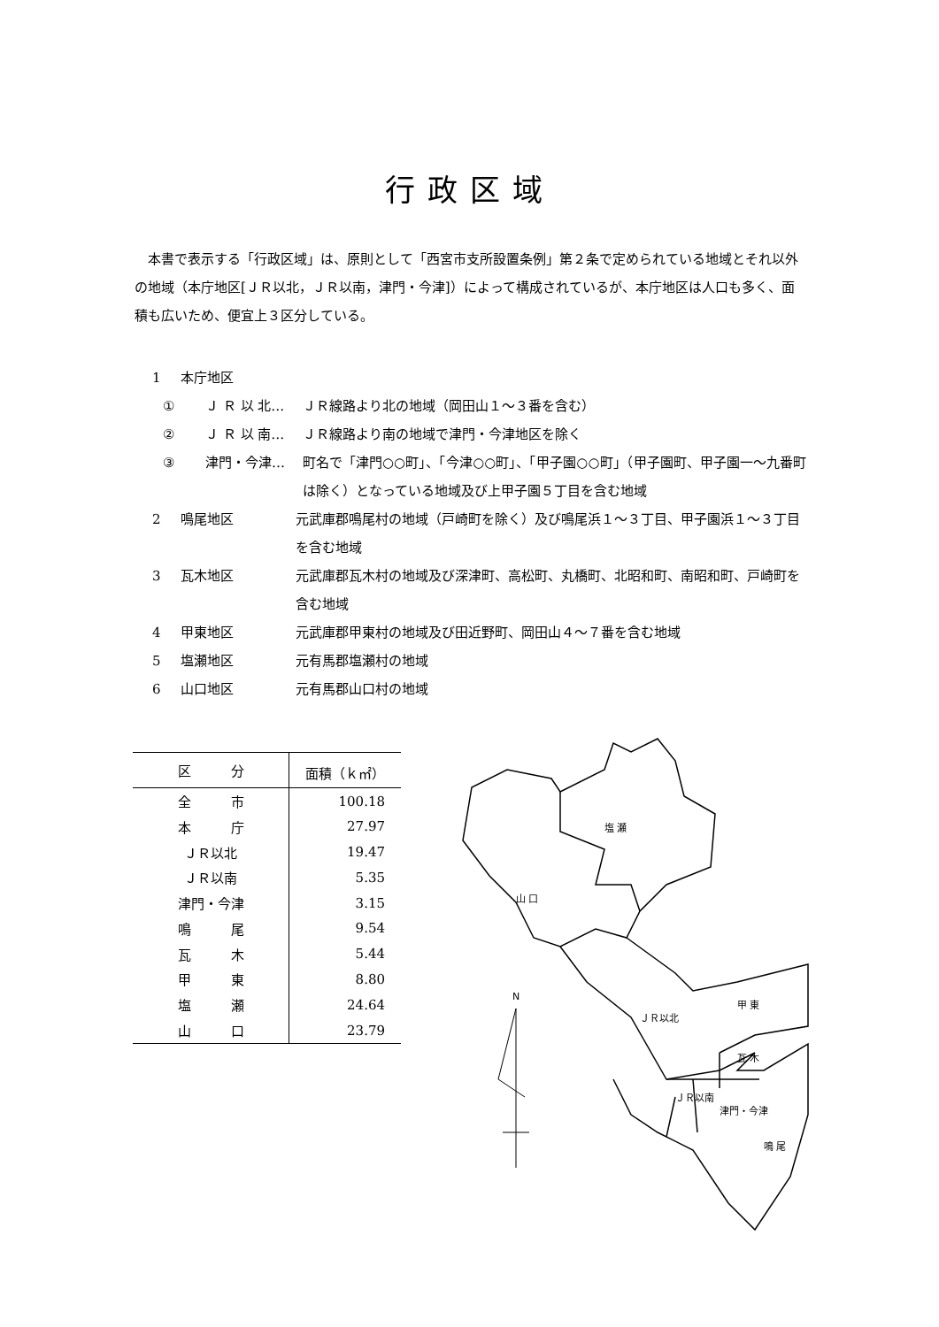行政区域
本書で表示する「行政区域」は、原則として「西宮市支所設置条例」第２条で定められている地域とそれ以外の地域（本庁地区[ＪＲ以北，ＪＲ以南，津門・今津]）によって構成されているが、本庁地区は人口も多く、面積も広いため、便宜上３区分している。
1 本庁地区
① Ｊ Ｒ 以 北… ＪＲ線路より北の地域（岡田山１～３番を含む）
② Ｊ Ｒ 以 南… ＪＲ線路より南の地域で津門・今津地区を除く
③ 津門・今津… 町名で「津門○○町」、「今津○○町」、「甲子園○○町」（甲子園町、甲子園一～九番町は除く）となっている地域及び上甲子園５丁目を含む地域
2 鳴尾地区 元武庫郡鳴尾村の地域（戸崎町を除く）及び鳴尾浜１～３丁目、甲子園浜１～３丁目を含む地域
3 瓦木地区 元武庫郡瓦木村の地域及び深津町、高松町、丸橋町、北昭和町、南昭和町、戸崎町を含む地域
4 甲東地区 元武庫郡甲東村の地域及び田近野町、岡田山４～７番を含む地域
5 塩瀬地区 元有馬郡塩瀬村の地域
6 山口地区 元有馬郡山口村の地域
| 区 分 | 面積（ｋ㎡） |
| --- | --- |
| 全 市 | 100.18 |
| 本 庁 | 27.97 |
| ＪＲ以北 | 19.47 |
| ＪＲ以南 | 5.35 |
| 津門・今津 | 3.15 |
| 鳴 尾 | 9.54 |
| 瓦 木 | 5.44 |
| 甲 東 | 8.80 |
| 塩 瀬 | 24.64 |
| 山 口 | 23.79 |
N
塩 瀬
山 口
ＪＲ以北
甲 東
瓦 木
ＪＲ以南
津門・今津
鳴 尾